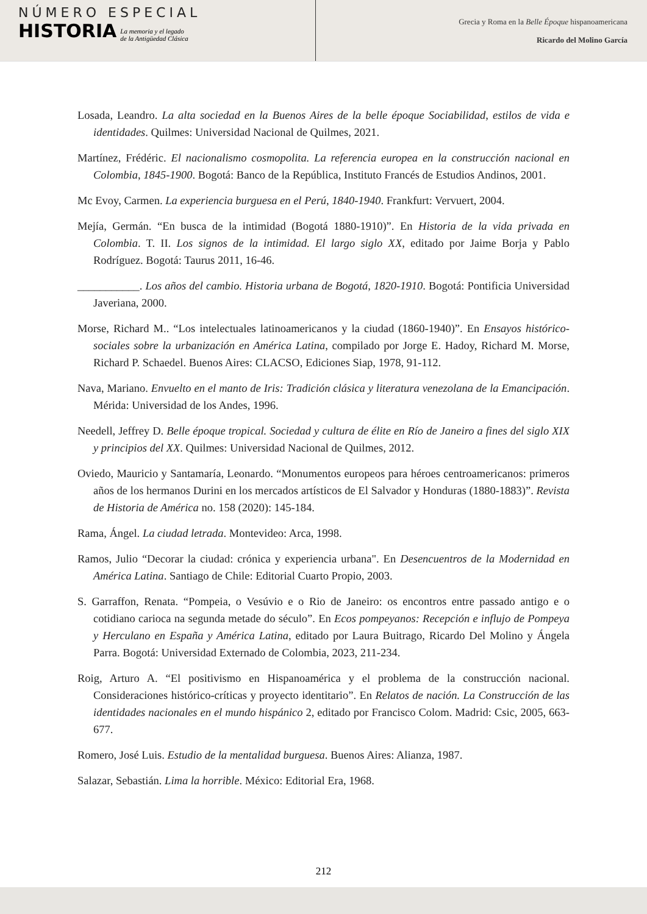NÚMERO ESPECIAL
HISTORIA
La memoria y el legado
de la Antigüedad Clásica
Grecia y Roma en la Belle Époque hispanoamericana
Ricardo del Molino García
Losada, Leandro. La alta sociedad en la Buenos Aires de la belle époque Sociabilidad, estilos de vida e identidades. Quilmes: Universidad Nacional de Quilmes, 2021.
Martínez, Frédéric. El nacionalismo cosmopolita. La referencia europea en la construcción nacional en Colombia, 1845-1900. Bogotá: Banco de la República, Instituto Francés de Estudios Andinos, 2001.
Mc Evoy, Carmen. La experiencia burguesa en el Perú, 1840-1940. Frankfurt: Vervuert, 2004.
Mejía, Germán. “En busca de la intimidad (Bogotá 1880-1910)”. En Historia de la vida privada en Colombia. T. II. Los signos de la intimidad. El largo siglo XX, editado por Jaime Borja y Pablo Rodríguez. Bogotá: Taurus 2011, 16-46.
___________. Los años del cambio. Historia urbana de Bogotá, 1820-1910. Bogotá: Pontificia Universidad Javeriana, 2000.
Morse, Richard M.. “Los intelectuales latinoamericanos y la ciudad (1860-1940)”. En Ensayos histórico-sociales sobre la urbanización en América Latina, compilado por Jorge E. Hadoy, Richard M. Morse, Richard P. Schaedel. Buenos Aires: CLACSO, Ediciones Siap, 1978, 91-112.
Nava, Mariano. Envuelto en el manto de Iris: Tradición clásica y literatura venezolana de la Emancipación. Mérida: Universidad de los Andes, 1996.
Needell, Jeffrey D. Belle époque tropical. Sociedad y cultura de élite en Río de Janeiro a fines del siglo XIX y principios del XX. Quilmes: Universidad Nacional de Quilmes, 2012.
Oviedo, Mauricio y Santamaría, Leonardo. “Monumentos europeos para héroes centroamericanos: primeros años de los hermanos Durini en los mercados artísticos de El Salvador y Honduras (1880-1883)”. Revista de Historia de América no. 158 (2020): 145-184.
Rama, Ángel. La ciudad letrada. Montevideo: Arca, 1998.
Ramos, Julio “Decorar la ciudad: crónica y experiencia urbana". En Desencuentros de la Modernidad en América Latina. Santiago de Chile: Editorial Cuarto Propio, 2003.
S. Garraffon, Renata. “Pompeia, o Vesúvio e o Rio de Janeiro: os encontros entre passado antigo e o cotidiano carioca na segunda metade do século”. En Ecos pompeyanos: Recepción e influjo de Pompeya y Herculano en España y América Latina, editado por Laura Buitrago, Ricardo Del Molino y Ángela Parra. Bogotá: Universidad Externado de Colombia, 2023, 211-234.
Roig, Arturo A. “El positivismo en Hispanoamérica y el problema de la construcción nacional. Consideraciones histórico-críticas y proyecto identitario”. En Relatos de nación. La Construcción de las identidades nacionales en el mundo hispánico 2, editado por Francisco Colom. Madrid: Csic, 2005, 663-677.
Romero, José Luis. Estudio de la mentalidad burguesa. Buenos Aires: Alianza, 1987.
Salazar, Sebastián. Lima la horrible. México: Editorial Era, 1968.
212